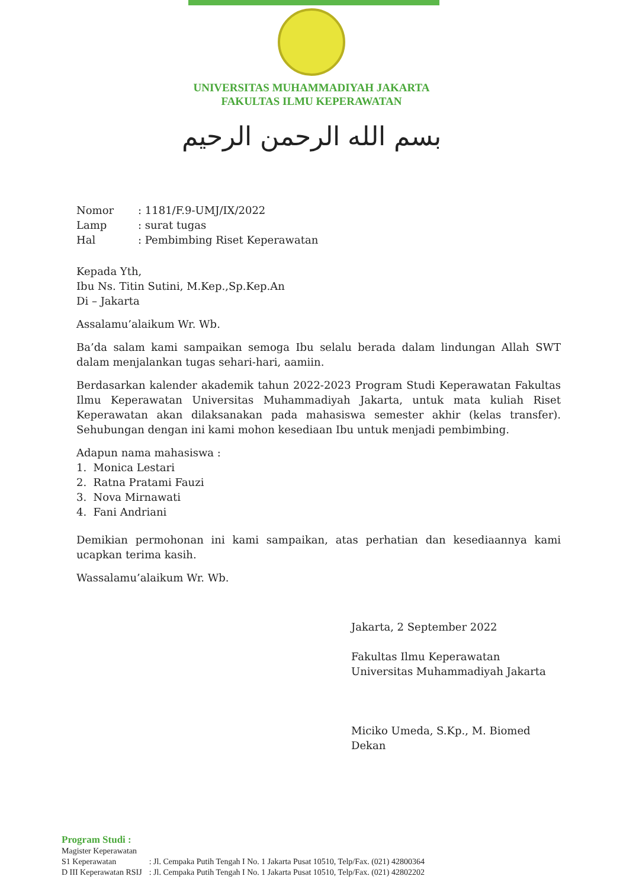UNIVERSITAS MUHAMMADIYAH JAKARTA
FAKULTAS ILMU KEPERAWATAN
بسم الله الرحمن الرحيم
| Nomor | : 1181/F.9-UMJ/IX/2022 |
| Lamp | : surat tugas |
| Hal | : Pembimbing Riset Keperawatan |
Kepada Yth,
Ibu Ns. Titin Sutini, M.Kep.,Sp.Kep.An
Di – Jakarta
Assalamu’alaikum Wr. Wb.
Ba’da salam kami sampaikan semoga Ibu selalu berada dalam lindungan Allah SWT dalam menjalankan tugas sehari-hari, aamiin.
Berdasarkan kalender akademik tahun 2022-2023 Program Studi Keperawatan Fakultas Ilmu Keperawatan Universitas Muhammadiyah Jakarta, untuk mata kuliah Riset Keperawatan akan dilaksanakan pada mahasiswa semester akhir (kelas transfer). Sehubungan dengan ini kami mohon kesediaan Ibu untuk menjadi pembimbing.
Adapun nama mahasiswa :
1. Monica Lestari
2. Ratna Pratami Fauzi
3. Nova Mirnawati
4. Fani Andriani
Demikian permohonan ini kami sampaikan, atas perhatian dan kesediaannya kami ucapkan terima kasih.
Wassalamu’alaikum Wr. Wb.
Jakarta, 2 September 2022
Fakultas Ilmu Keperawatan
Universitas Muhammadiyah Jakarta
Miciko Umeda, S.Kp., M. Biomed
Dekan
Program Studi :
| Magister Keperawatan | |
| S1 Keperawatan | : Jl. Cempaka Putih Tengah I No. 1 Jakarta Pusat 10510, Telp/Fax. (021) 42800364 |
| D III Keperawatan RSIJ | : Jl. Cempaka Putih Tengah I No. 1 Jakarta Pusat 10510, Telp/Fax. (021) 42802202 |